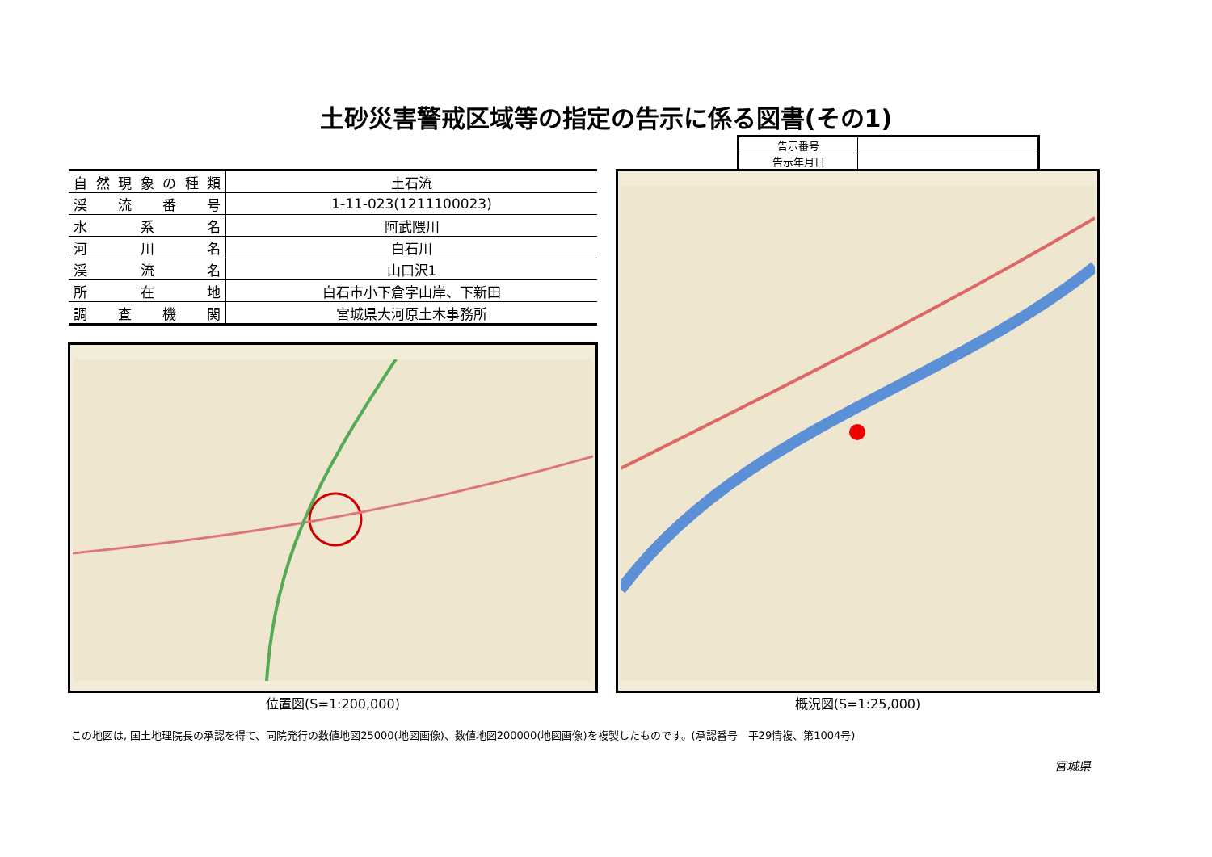土砂災害警戒区域等の指定の告示に係る図書(その1)
| 告示番号 | |
| 告示年月日 | |
| 自然現象の種類 | 土石流 |
| 渓流番号 | 1-11-023(1211100023) |
| 水系名 | 阿武隈川 |
| 河川名 | 白石川 |
| 渓流名 | 山口沢1 |
| 所在地 | 白石市小下倉字山岸、下新田 |
| 調査機関 | 宮城県大河原土木事務所 |
位置図(S=1:200,000) 概況図(S=1:25,000)
この地図は, 国土地理院長の承認を得て、同院発行の数値地図25000(地図画像)、数値地図200000(地図画像)を複製したものです。(承認番号　平29情複、第1004号)
宮城県